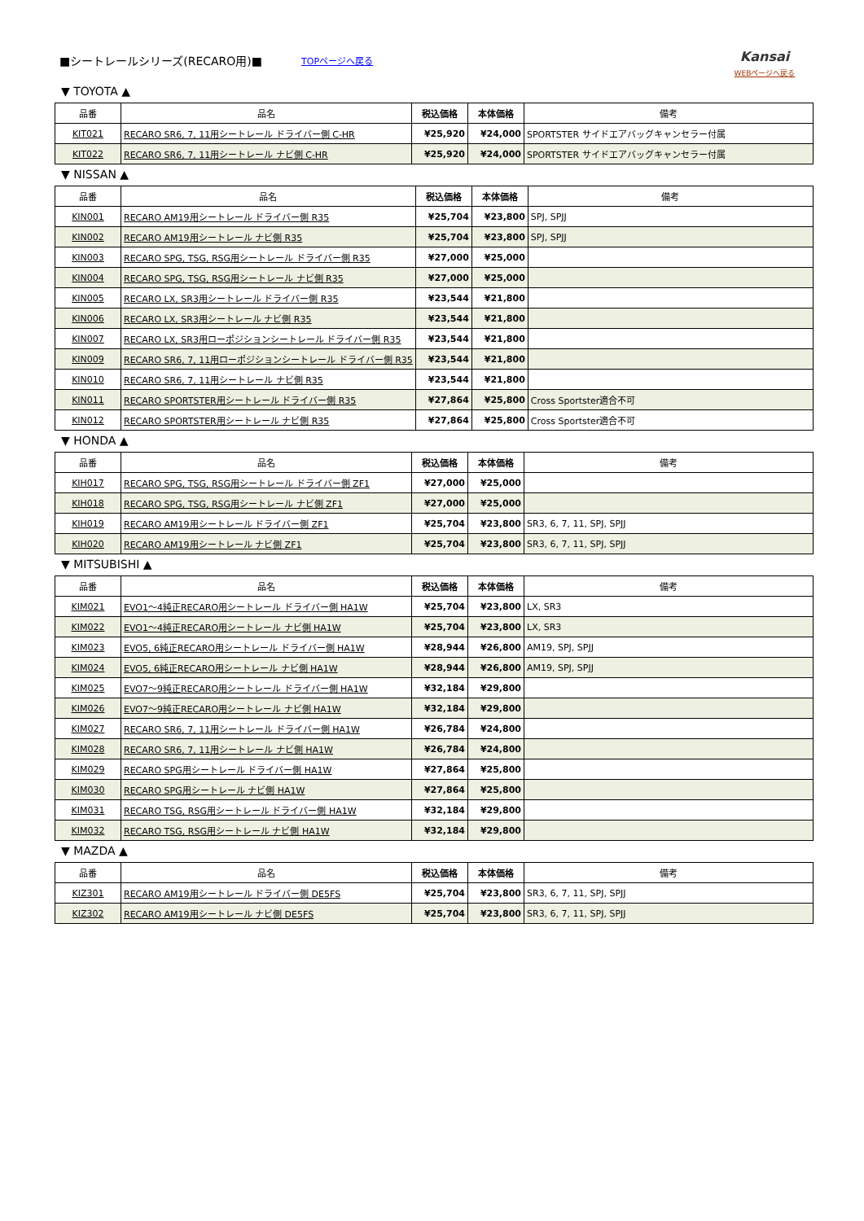■シートレールシリーズ(RECARO用)■
TOPページへ戻る
Kansai
WEBページへ戻る
▼ TOYOTA ▲
| 品番 | 品名 | 税込価格 | 本体価格 | 備考 |
| --- | --- | --- | --- | --- |
| KIT021 | RECARO SR6, 7, 11用シートレール ドライバー側 C-HR | ¥25,920 | ¥24,000 | SPORTSTER サイドエアバッグキャンセラー付属 |
| KIT022 | RECARO SR6, 7, 11用シートレール ナビ側 C-HR | ¥25,920 | ¥24,000 | SPORTSTER サイドエアバッグキャンセラー付属 |
▼ NISSAN ▲
| 品番 | 品名 | 税込価格 | 本体価格 | 備考 |
| --- | --- | --- | --- | --- |
| KIN001 | RECARO AM19用シートレール ドライバー側 R35 | ¥25,704 | ¥23,800 | SPJ, SPJJ |
| KIN002 | RECARO AM19用シートレール ナビ側 R35 | ¥25,704 | ¥23,800 | SPJ, SPJJ |
| KIN003 | RECARO SPG, TSG, RSG用シートレール ドライバー側 R35 | ¥27,000 | ¥25,000 | |
| KIN004 | RECARO SPG, TSG, RSG用シートレール ナビ側 R35 | ¥27,000 | ¥25,000 | |
| KIN005 | RECARO LX, SR3用シートレール ドライバー側 R35 | ¥23,544 | ¥21,800 | |
| KIN006 | RECARO LX, SR3用シートレール ナビ側 R35 | ¥23,544 | ¥21,800 | |
| KIN007 | RECARO LX, SR3用ローポジションシートレール ドライバー側 R35 | ¥23,544 | ¥21,800 | |
| KIN009 | RECARO SR6, 7, 11用ローポジションシートレール ドライバー側 R35 | ¥23,544 | ¥21,800 | |
| KIN010 | RECARO SR6, 7, 11用シートレール ナビ側 R35 | ¥23,544 | ¥21,800 | |
| KIN011 | RECARO SPORTSTER用シートレール ドライバー側 R35 | ¥27,864 | ¥25,800 | Cross Sportster適合不可 |
| KIN012 | RECARO SPORTSTER用シートレール ナビ側 R35 | ¥27,864 | ¥25,800 | Cross Sportster適合不可 |
▼ HONDA ▲
| 品番 | 品名 | 税込価格 | 本体価格 | 備考 |
| --- | --- | --- | --- | --- |
| KIH017 | RECARO SPG, TSG, RSG用シートレール ドライバー側 ZF1 | ¥27,000 | ¥25,000 | |
| KIH018 | RECARO SPG, TSG, RSG用シートレール ナビ側 ZF1 | ¥27,000 | ¥25,000 | |
| KIH019 | RECARO AM19用シートレール ドライバー側 ZF1 | ¥25,704 | ¥23,800 | SR3, 6, 7, 11, SPJ, SPJJ |
| KIH020 | RECARO AM19用シートレール ナビ側 ZF1 | ¥25,704 | ¥23,800 | SR3, 6, 7, 11, SPJ, SPJJ |
▼ MITSUBISHI ▲
| 品番 | 品名 | 税込価格 | 本体価格 | 備考 |
| --- | --- | --- | --- | --- |
| KIM021 | EVO1～4純正RECARO用シートレール ドライバー側 HA1W | ¥25,704 | ¥23,800 | LX, SR3 |
| KIM022 | EVO1～4純正RECARO用シートレール ナビ側 HA1W | ¥25,704 | ¥23,800 | LX, SR3 |
| KIM023 | EVO5, 6純正RECARO用シートレール ドライバー側 HA1W | ¥28,944 | ¥26,800 | AM19, SPJ, SPJJ |
| KIM024 | EVO5, 6純正RECARO用シートレール ナビ側 HA1W | ¥28,944 | ¥26,800 | AM19, SPJ, SPJJ |
| KIM025 | EVO7～9純正RECARO用シートレール ドライバー側 HA1W | ¥32,184 | ¥29,800 | |
| KIM026 | EVO7～9純正RECARO用シートレール ナビ側 HA1W | ¥32,184 | ¥29,800 | |
| KIM027 | RECARO SR6, 7, 11用シートレール ドライバー側 HA1W | ¥26,784 | ¥24,800 | |
| KIM028 | RECARO SR6, 7, 11用シートレール ナビ側 HA1W | ¥26,784 | ¥24,800 | |
| KIM029 | RECARO SPG用シートレール ドライバー側 HA1W | ¥27,864 | ¥25,800 | |
| KIM030 | RECARO SPG用シートレール ナビ側 HA1W | ¥27,864 | ¥25,800 | |
| KIM031 | RECARO TSG, RSG用シートレール ドライバー側 HA1W | ¥32,184 | ¥29,800 | |
| KIM032 | RECARO TSG, RSG用シートレール ナビ側 HA1W | ¥32,184 | ¥29,800 | |
▼ MAZDA ▲
| 品番 | 品名 | 税込価格 | 本体価格 | 備考 |
| --- | --- | --- | --- | --- |
| KIZ301 | RECARO AM19用シートレール ドライバー側 DE5FS | ¥25,704 | ¥23,800 | SR3, 6, 7, 11, SPJ, SPJJ |
| KIZ302 | RECARO AM19用シートレール ナビ側 DE5FS | ¥25,704 | ¥23,800 | SR3, 6, 7, 11, SPJ, SPJJ |